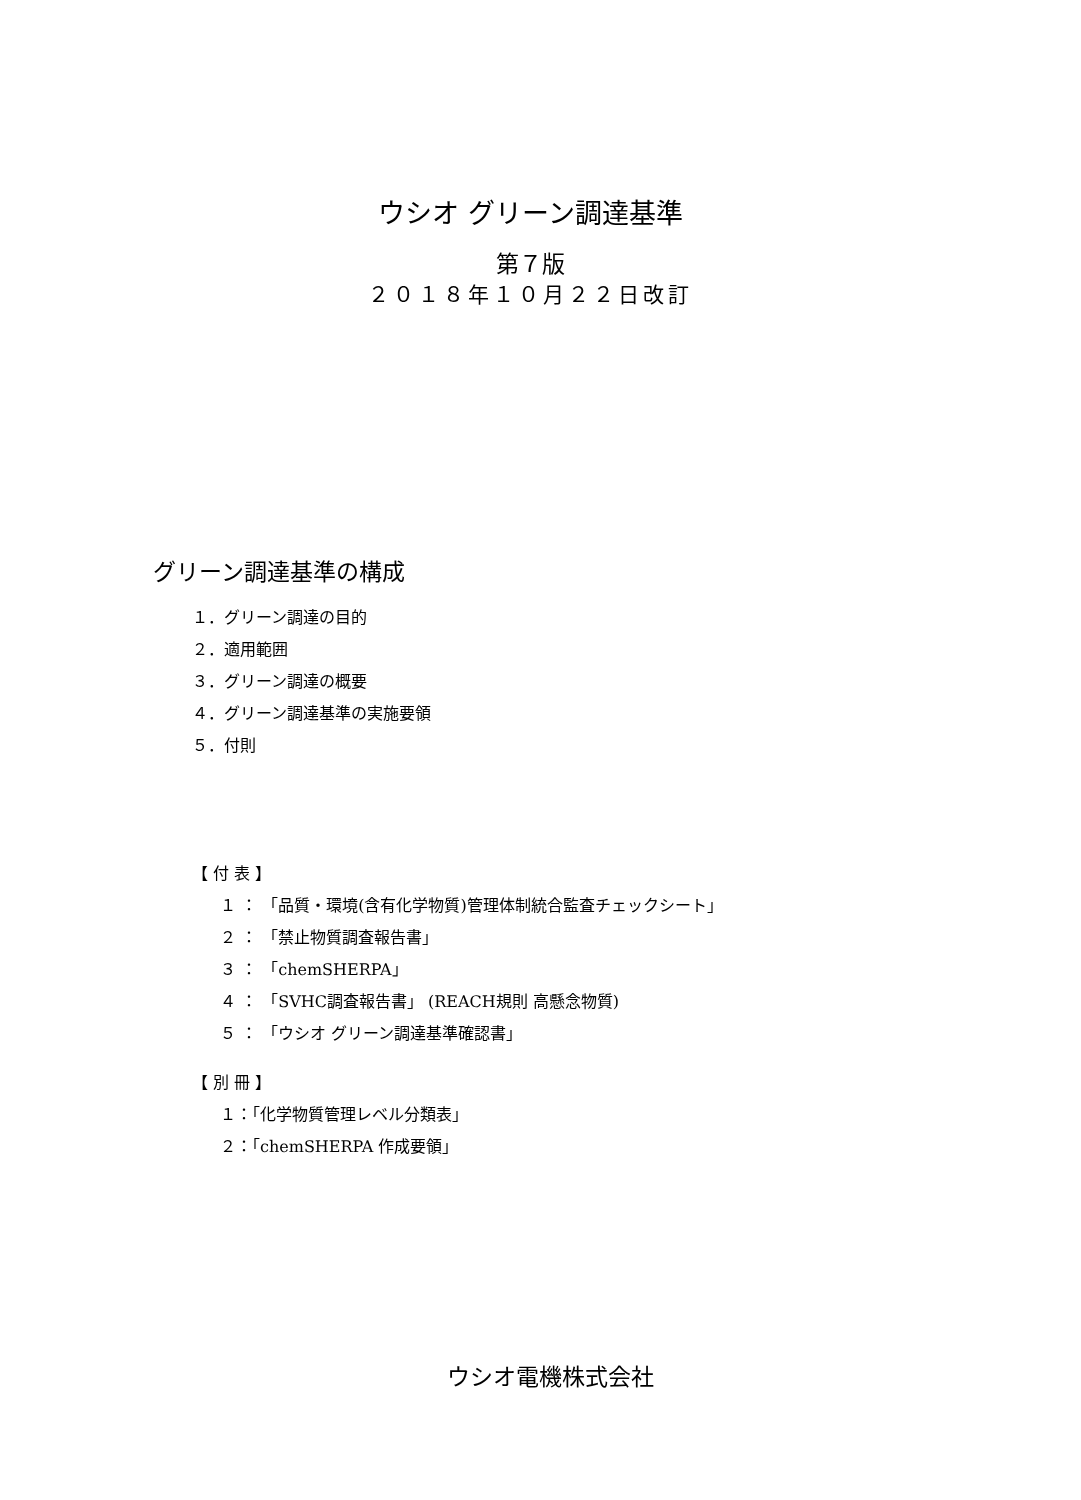ウシオ グリーン調達基準
第７版
２０１８年１０月２２日改訂
グリーン調達基準の構成
１．グリーン調達の目的
２．適用範囲
３．グリーン調達の概要
４．グリーン調達基準の実施要領
５．付則
【 付 表 】
１ ： 「品質・環境(含有化学物質)管理体制統合監査チェックシート」
２ ： 「禁止物質調査報告書」
３ ： 「chemSHERPA」
４ ： 「SVHC調査報告書」 (REACH規則 高懸念物質)
５ ： 「ウシオ グリーン調達基準確認書」
【 別 冊 】
１：「化学物質管理レベル分類表」
２：「chemSHERPA 作成要領」
ウシオ電機株式会社